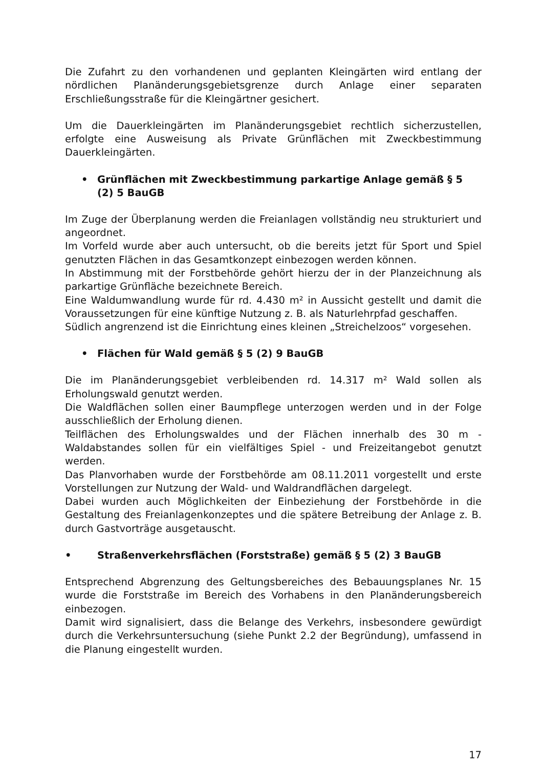Die Zufahrt zu den vorhandenen und geplanten Kleingärten wird entlang der nördlichen Planänderungsgebietsgrenze durch Anlage einer separaten Erschließungsstraße für die Kleingärtner gesichert.
Um die Dauerkleingärten im Planänderungsgebiet rechtlich sicherzustellen, erfolgte eine Ausweisung als Private Grünflächen mit Zweckbestimmung Dauerkleingärten.
• Grünflächen mit Zweckbestimmung parkartige Anlage gemäß § 5 (2) 5 BauGB
Im Zuge der Überplanung werden die Freianlagen vollständig neu strukturiert und angeordnet.
Im Vorfeld wurde aber auch untersucht, ob die bereits jetzt für Sport und Spiel genutzten Flächen in das Gesamtkonzept einbezogen werden können.
In Abstimmung mit der Forstbehörde gehört hierzu der in der Planzeichnung als parkartige Grünfläche bezeichnete Bereich.
Eine Waldumwandlung wurde für rd. 4.430 m² in Aussicht gestellt und damit die Voraussetzungen für eine künftige Nutzung z. B. als Naturlehrpfad geschaffen.
Südlich angrenzend ist die Einrichtung eines kleinen „Streichelzoos“ vorgesehen.
• Flächen für Wald gemäß § 5 (2) 9 BauGB
Die im Planänderungsgebiet verbleibenden rd. 14.317 m² Wald sollen als Erholungswald genutzt werden.
Die Waldflächen sollen einer Baumpflege unterzogen werden und in der Folge ausschließlich der Erholung dienen.
Teilflächen des Erholungswaldes und der Flächen innerhalb des 30 m - Waldabstandes sollen für ein vielfältiges Spiel - und Freizeitangebot genutzt werden.
Das Planvorhaben wurde der Forstbehörde am 08.11.2011 vorgestellt und erste Vorstellungen zur Nutzung der Wald- und Waldrandflächen dargelegt.
Dabei wurden auch Möglichkeiten der Einbeziehung der Forstbehörde in die Gestaltung des Freianlagenkonzeptes und die spätere Betreibung der Anlage z. B. durch Gastvorträge ausgetauscht.
• Straßenverkehrsflächen (Forststraße) gemäß § 5 (2) 3 BauGB
Entsprechend Abgrenzung des Geltungsbereiches des Bebauungsplanes Nr. 15 wurde die Forststraße im Bereich des Vorhabens in den Planänderungsbereich einbezogen.
Damit wird signalisiert, dass die Belange des Verkehrs, insbesondere gewürdigt durch die Verkehrsuntersuchung (siehe Punkt 2.2 der Begründung), umfassend in die Planung eingestellt wurden.
17